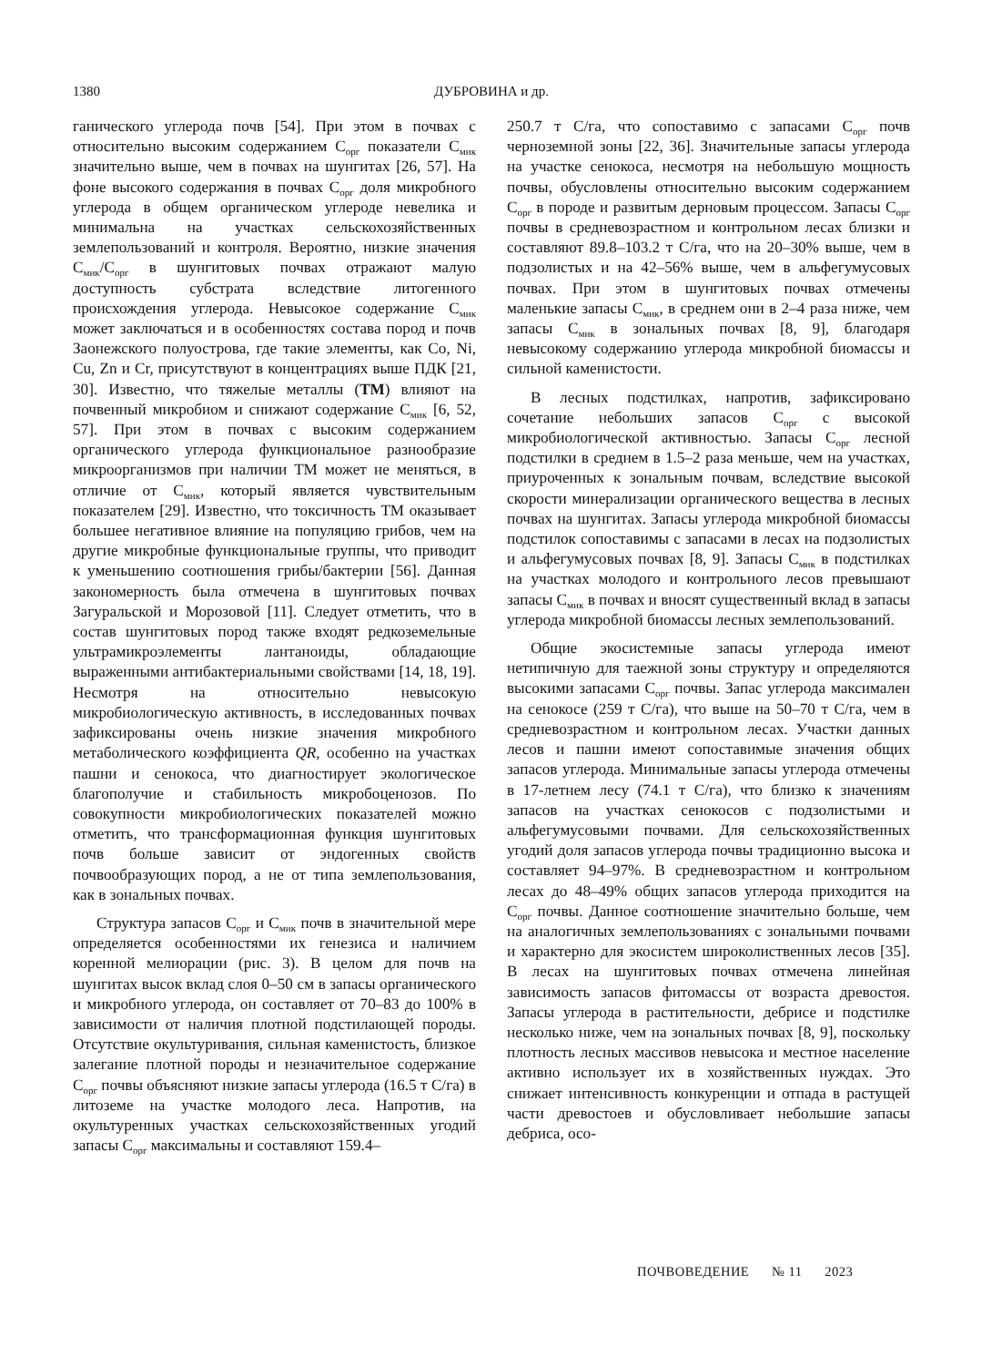1380 ДУБРОВИНА и др.
ганического углерода почв [54]. При этом в почвах с относительно высоким содержанием С<sub>орг</sub> показатели С<sub>мик</sub> значительно выше, чем в почвах на шунгитах [26, 57]. На фоне высокого содержания в почвах С<sub>орг</sub> доля микробного углерода в общем органическом углероде невелика и минимальна на участках сельскохозяйственных землепользований и контроля. Вероятно, низкие значения С<sub>мик</sub>/С<sub>орг</sub> в шунгитовых почвах отражают малую доступность субстрата вследствие литогенного происхождения углерода. Невысокое содержание С<sub>мик</sub> может заключаться и в особенностях состава пород и почв Заонежского полуострова, где такие элементы, как Co, Ni, Cu, Zn и Cr, присутствуют в концентрациях выше ПДК [21, 30]. Известно, что тяжелые металлы (ТМ) влияют на почвенный микробиом и снижают содержание С<sub>мик</sub> [6, 52, 57]. При этом в почвах с высоким содержанием органического углерода функциональное разнообразие микроорганизмов при наличии ТМ может не меняться, в отличие от С<sub>мик</sub>, который является чувствительным показателем [29]. Известно, что токсичность ТМ оказывает большее негативное влияние на популяцию грибов, чем на другие микробные функциональные группы, что приводит к уменьшению соотношения грибы/бактерии [56]. Данная закономерность была отмечена в шунгитовых почвах Загуральской и Морозовой [11]. Следует отметить, что в состав шунгитовых пород также входят редкоземельные ультрамикроэлементы лантаноиды, обладающие выраженными антибактериальными свойствами [14, 18, 19]. Несмотря на относительно невысокую микробиологическую активность, в исследованных почвах зафиксированы очень низкие значения микробного метаболического коэффициента QR, особенно на участках пашни и сенокоса, что диагностирует экологическое благополучие и стабильность микробоценозов. По совокупности микробиологических показателей можно отметить, что трансформационная функция шунгитовых почв больше зависит от эндогенных свойств почвообразующих пород, а не от типа землепользования, как в зональных почвах.
Структура запасов С<sub>орг</sub> и С<sub>мик</sub> почв в значительной мере определяется особенностями их генезиса и наличием коренной мелиорации (рис. 3). В целом для почв на шунгитах высок вклад слоя 0–50 см в запасы органического и микробного углерода, он составляет от 70–83 до 100% в зависимости от наличия плотной подстилающей породы. Отсутствие окультуривания, сильная каменистость, близкое залегание плотной породы и незначительное содержание С<sub>орг</sub> почвы объясняют низкие запасы углерода (16.5 т С/га) в литоземе на участке молодого леса. Напротив, на окультуренных участках сельскохозяйственных угодий запасы С<sub>орг</sub> максимальны и составляют 159.4–
250.7 т С/га, что сопоставимо с запасами С<sub>орг</sub> почв черноземной зоны [22, 36]. Значительные запасы углерода на участке сенокоса, несмотря на небольшую мощность почвы, обусловлены относительно высоким содержанием С<sub>орг</sub> в породе и развитым дерновым процессом. Запасы С<sub>орг</sub> почвы в средневозрастном и контрольном лесах близки и составляют 89.8–103.2 т С/га, что на 20–30% выше, чем в подзолистых и на 42–56% выше, чем в альфегумусовых почвах. При этом в шунгитовых почвах отмечены маленькие запасы С<sub>мик</sub>, в среднем они в 2–4 раза ниже, чем запасы С<sub>мик</sub> в зональных почвах [8, 9], благодаря невысокому содержанию углерода микробной биомассы и сильной каменистости.
В лесных подстилках, напротив, зафиксировано сочетание небольших запасов С<sub>орг</sub> с высокой микробиологической активностью. Запасы С<sub>орг</sub> лесной подстилки в среднем в 1.5–2 раза меньше, чем на участках, приуроченных к зональным почвам, вследствие высокой скорости минерализации органического вещества в лесных почвах на шунгитах. Запасы углерода микробной биомассы подстилок сопоставимы с запасами в лесах на подзолистых и альфегумусовых почвах [8, 9]. Запасы С<sub>мик</sub> в подстилках на участках молодого и контрольного лесов превышают запасы С<sub>мик</sub> в почвах и вносят существенный вклад в запасы углерода микробной биомассы лесных землепользований.
Общие экосистемные запасы углерода имеют нетипичную для таежной зоны структуру и определяются высокими запасами С<sub>орг</sub> почвы. Запас углерода максимален на сенокосе (259 т С/га), что выше на 50–70 т С/га, чем в средневозрастном и контрольном лесах. Участки данных лесов и пашни имеют сопоставимые значения общих запасов углерода. Минимальные запасы углерода отмечены в 17-летнем лесу (74.1 т С/га), что близко к значениям запасов на участках сенокосов с подзолистыми и альфегумусовыми почвами. Для сельскохозяйственных угодий доля запасов углерода почвы традиционно высока и составляет 94–97%. В средневозрастном и контрольном лесах до 48–49% общих запасов углерода приходится на С<sub>орг</sub> почвы. Данное соотношение значительно больше, чем на аналогичных землепользованиях с зональными почвами и характерно для экосистем широколиственных лесов [35]. В лесах на шунгитовых почвах отмечена линейная зависимость запасов фитомассы от возраста древостоя. Запасы углерода в растительности, дебрисе и подстилке несколько ниже, чем на зональных почвах [8, 9], поскольку плотность лесных массивов невысока и местное население активно использует их в хозяйственных нуждах. Это снижает интенсивность конкуренции и отпада в растущей части древостоев и обусловливает небольшие запасы дебриса, осо-
ПОЧВОВЕДЕНИЕ № 11 2023